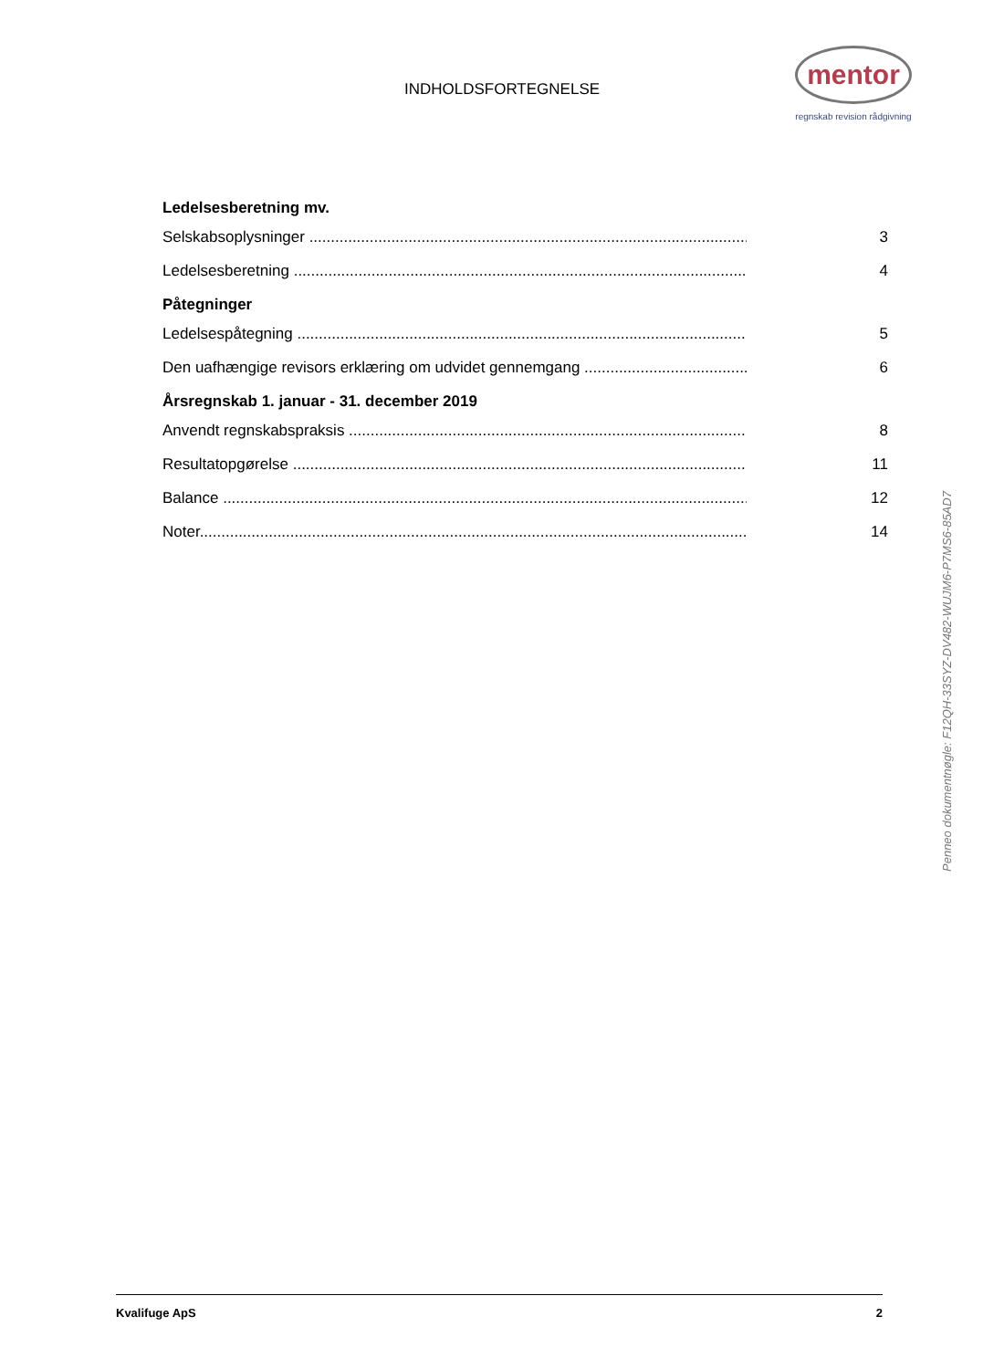INDHOLDSFORTEGNELSE
mentor
regnskab revision rådgivning
Ledelsesberetning mv.
Selskabsoplysninger .............................................................................................................. 3
Ledelsesberetning .................................................................................................................. 4
Påtegninger
Ledelsespåtegning .................................................................................................................. 5
Den uafhængige revisors erklæring om udvidet gennemgang ............................................... 6
Årsregnskab 1. januar - 31. december 2019
Anvendt regnskabspraksis ...................................................................................................... 8
Resultatopgørelse ................................................................................................................... 11
Balance ................................................................................................................................... 12
Noter....................................................................................................................................... 14
Penneo dokumentnøgle: F12QH-33SYZ-DV482-WUJM6-P7MS6-85AD7
Kvalifuge ApS 2